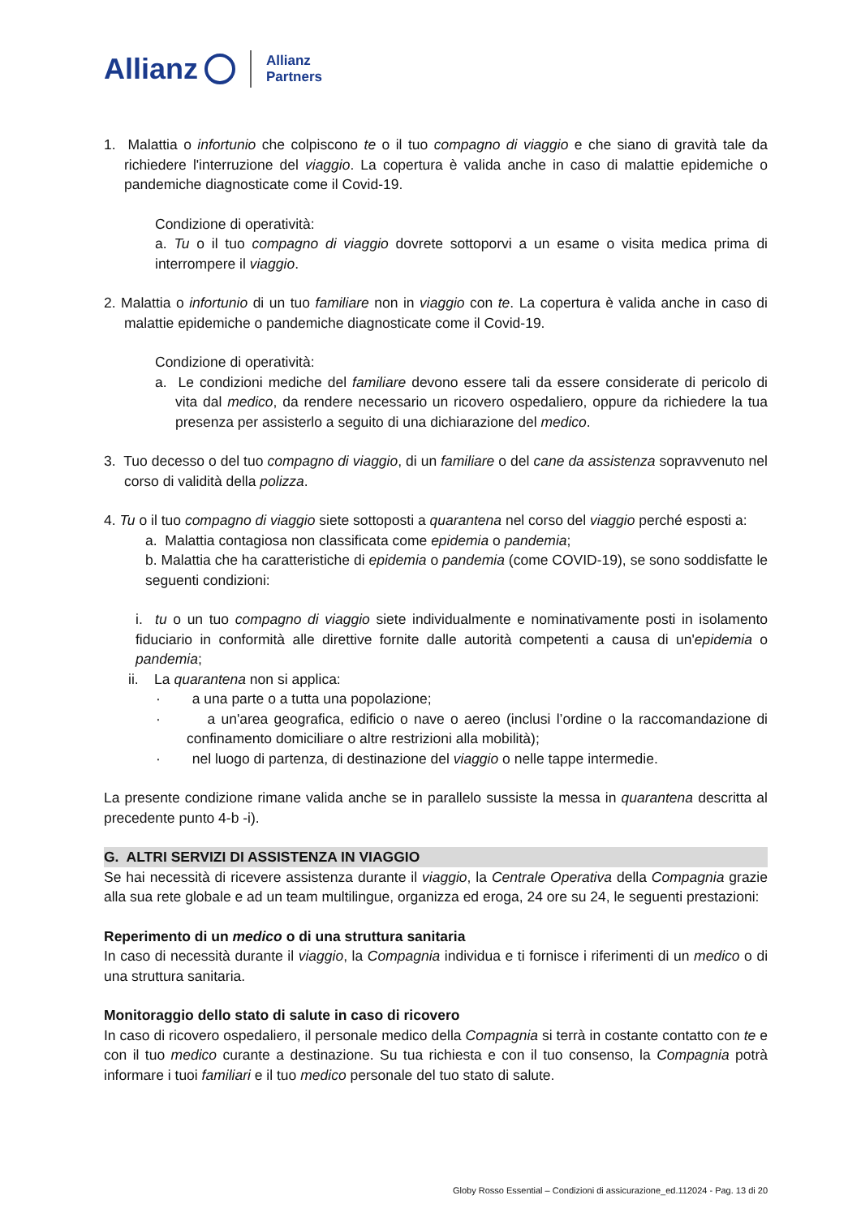Allianz Allianz
Partners
1. Malattia o infortunio che colpiscono te o il tuo compagno di viaggio e che siano di gravità tale da richiedere l'interruzione del viaggio. La copertura è valida anche in caso di malattie epidemiche o pandemiche diagnosticate come il Covid-19.
Condizione di operatività:
a. Tu o il tuo compagno di viaggio dovrete sottoporvi a un esame o visita medica prima di interrompere il viaggio.
2. Malattia o infortunio di un tuo familiare non in viaggio con te. La copertura è valida anche in caso di malattie epidemiche o pandemiche diagnosticate come il Covid-19.
Condizione di operatività:
a. Le condizioni mediche del familiare devono essere tali da essere considerate di pericolo di vita dal medico, da rendere necessario un ricovero ospedaliero, oppure da richiedere la tua presenza per assisterlo a seguito di una dichiarazione del medico.
3. Tuo decesso o del tuo compagno di viaggio, di un familiare o del cane da assistenza sopravvenuto nel corso di validità della polizza.
4. Tu o il tuo compagno di viaggio siete sottoposti a quarantena nel corso del viaggio perché esposti a:
a. Malattia contagiosa non classificata come epidemia o pandemia;
b. Malattia che ha caratteristiche di epidemia o pandemia (come COVID-19), se sono soddisfatte le seguenti condizioni:
i. tu o un tuo compagno di viaggio siete individualmente e nominativamente posti in isolamento fiduciario in conformità alle direttive fornite dalle autorità competenti a causa di un'epidemia o pandemia;
ii. La quarantena non si applica:
· a una parte o a tutta una popolazione;
· a un'area geografica, edificio o nave o aereo (inclusi l’ordine o la raccomandazione di confinamento domiciliare o altre restrizioni alla mobilità);
· nel luogo di partenza, di destinazione del viaggio o nelle tappe intermedie.
La presente condizione rimane valida anche se in parallelo sussiste la messa in quarantena descritta al precedente punto 4-b -i).
G. ALTRI SERVIZI DI ASSISTENZA IN VIAGGIO
Se hai necessità di ricevere assistenza durante il viaggio, la Centrale Operativa della Compagnia grazie alla sua rete globale e ad un team multilingue, organizza ed eroga, 24 ore su 24, le seguenti prestazioni:
Reperimento di un medico o di una struttura sanitaria
In caso di necessità durante il viaggio, la Compagnia individua e ti fornisce i riferimenti di un medico o di una struttura sanitaria.
Monitoraggio dello stato di salute in caso di ricovero
In caso di ricovero ospedaliero, il personale medico della Compagnia si terrà in costante contatto con te e con il tuo medico curante a destinazione. Su tua richiesta e con il tuo consenso, la Compagnia potrà informare i tuoi familiari e il tuo medico personale del tuo stato di salute.
Globy Rosso Essential – Condizioni di assicurazione_ed.112024 - Pag. 13 di 20